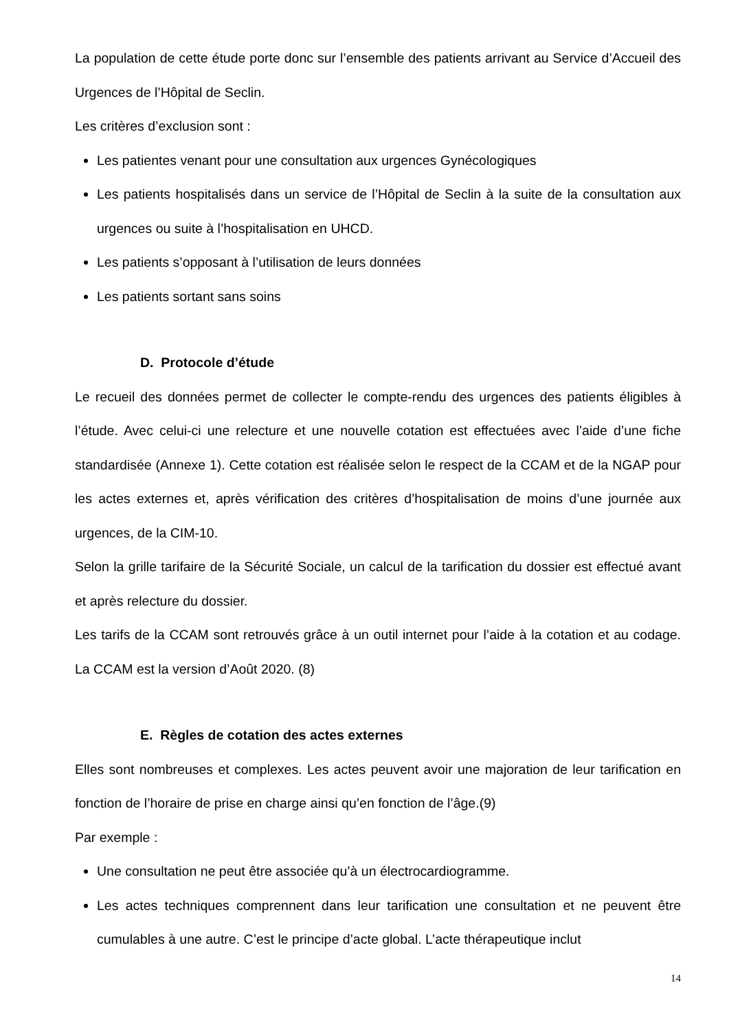La population de cette étude porte donc sur l’ensemble des patients arrivant au Service d’Accueil des Urgences de l’Hôpital de Seclin.
Les critères d’exclusion sont :
Les patientes venant pour une consultation aux urgences Gynécologiques
Les patients hospitalisés dans un service de l’Hôpital de Seclin à la suite de la consultation aux urgences ou suite à l’hospitalisation en UHCD.
Les patients s’opposant à l’utilisation de leurs données
Les patients sortant sans soins
D. Protocole d’étude
Le recueil des données permet de collecter le compte-rendu des urgences des patients éligibles à l’étude. Avec celui-ci une relecture et une nouvelle cotation est effectuées avec l’aide d’une fiche standardisée (Annexe 1). Cette cotation est réalisée selon le respect de la CCAM et de la NGAP pour les actes externes et, après vérification des critères d’hospitalisation de moins d’une journée aux urgences, de la CIM-10.
Selon la grille tarifaire de la Sécurité Sociale, un calcul de la tarification du dossier est effectué avant et après relecture du dossier.
Les tarifs de la CCAM sont retrouvés grâce à un outil internet pour l’aide à la cotation et au codage. La CCAM est la version d’Août 2020. (8)
E. Règles de cotation des actes externes
Elles sont nombreuses et complexes. Les actes peuvent avoir une majoration de leur tarification en fonction de l’horaire de prise en charge ainsi qu’en fonction de l’âge.(9)
Par exemple :
Une consultation ne peut être associée qu’à un électrocardiogramme.
Les actes techniques comprennent dans leur tarification une consultation et ne peuvent être cumulables à une autre. C’est le principe d’acte global. L’acte thérapeutique inclut
14